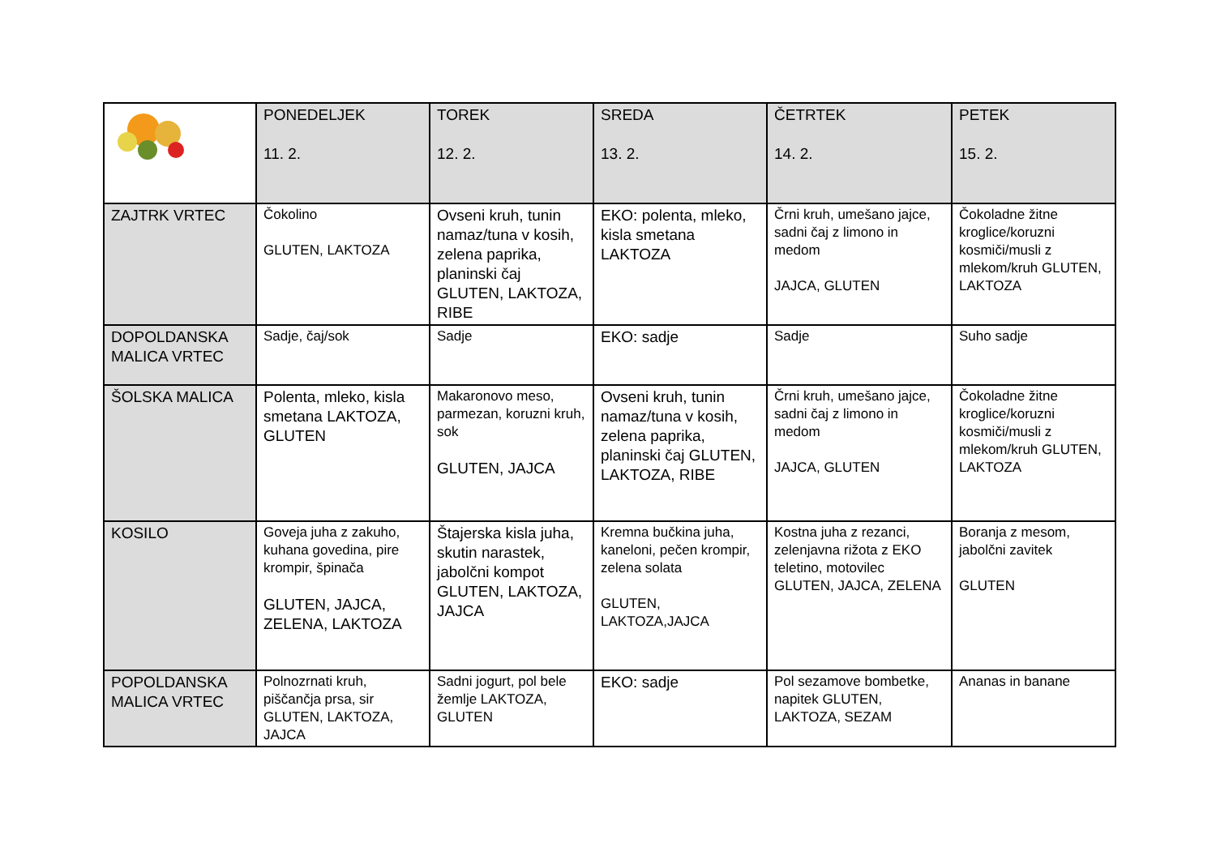| | PONEDELJEK 11. 2. | TOREK 12. 2. | SREDA 13. 2. | ČETRTEK 14. 2. | PETEK 15. 2. |
| ZAJTRK VRTEC | Čokolino GLUTEN, LAKTOZA | Ovseni kruh, tunin namaz/tuna v kosih, zelena paprika, planinski čaj GLUTEN, LAKTOZA, RIBE | EKO: polenta, mleko, kisla smetana LAKTOZA | Črni kruh, umešano jajce, sadni čaj z limono in medom JAJCA, GLUTEN | Čokoladne žitne kroglice/koruzni kosmiči/musli z mlekom/kruh GLUTEN, LAKTOZA |
| DOPOLDANSKA MALICA VRTEC | Sadje, čaj/sok | Sadje | EKO: sadje | Sadje | Suho sadje |
| ŠOLSKA MALICA | Polenta, mleko, kisla smetana LAKTOZA, GLUTEN | Makaronovo meso, parmezan, koruzni kruh, sok GLUTEN, JAJCA | Ovseni kruh, tunin namaz/tuna v kosih, zelena paprika, planinski čaj GLUTEN, LAKTOZA, RIBE | Črni kruh, umešano jajce, sadni čaj z limono in medom JAJCA, GLUTEN | Čokoladne žitne kroglice/koruzni kosmiči/musli z mlekom/kruh GLUTEN, LAKTOZA |
| KOSILO | Goveja juha z zakuho, kuhana govedina, pire krompir, špinača GLUTEN, JAJCA, ZELENA, LAKTOZA | Štajerska kisla juha, skutin narastek, jabolčni kompot GLUTEN, LAKTOZA, JAJCA | Kremna bučkina juha, kaneloni, pečen krompir, zelena solata GLUTEN, LAKTOZA,JAJCA | Kostna juha z rezanci, zelenjavna rižota z EKO teletino, motovilec GLUTEN, JAJCA, ZELENA | Boranja z mesom, jabolčni zavitek GLUTEN |
| POPOLDANSKA MALICA VRTEC | Polnozrnati kruh, piščančja prsa, sir GLUTEN, LAKTOZA, JAJCA | Sadni jogurt, pol bele žemlje LAKTOZA, GLUTEN | EKO: sadje | Pol sezamove bombetke, napitek GLUTEN, LAKTOZA, SEZAM | Ananas in banane |